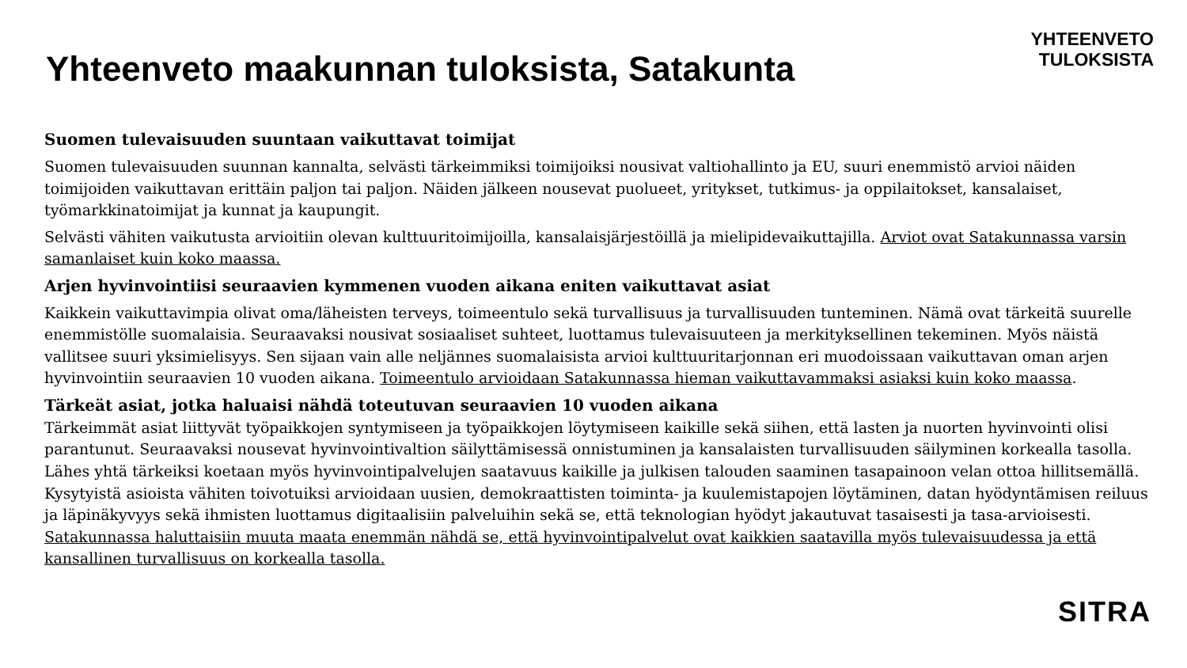Yhteenveto maakunnan tuloksista, Satakunta
YHTEENVETO
TULOKSISTA
Suomen tulevaisuuden suuntaan vaikuttavat toimijat
Suomen tulevaisuuden suunnan kannalta, selvästi tärkeimmiksi toimijoiksi nousivat valtiohallinto ja EU, suuri enemmistö arvioi näiden toimijoiden vaikuttavan erittäin paljon tai paljon. Näiden jälkeen nousevat puolueet, yritykset, tutkimus- ja oppilaitokset, kansalaiset, työmarkkinatoimijat ja kunnat ja kaupungit.
Selvästi vähiten vaikutusta arvioitiin olevan kulttuuritoimijoilla, kansalaisjärjestöillä ja mielipidevaikuttajilla. Arviot ovat Satakunnassa varsin samanlaiset kuin koko maassa.
Arjen hyvinvointiisi seuraavien kymmenen vuoden aikana eniten vaikuttavat asiat
Kaikkein vaikuttavimpia olivat oma/läheisten terveys, toimeentulo sekä turvallisuus ja turvallisuuden tunteminen. Nämä ovat tärkeitä suurelle enemmistölle suomalaisia. Seuraavaksi nousivat sosiaaliset suhteet, luottamus tulevaisuuteen ja merkityksellinen tekeminen. Myös näistä vallitsee suuri yksimielisyys. Sen sijaan vain alle neljännes suomalaisista arvioi kulttuuritarjonnan eri muodoissaan vaikuttavan oman arjen hyvinvointiin seuraavien 10 vuoden aikana. Toimeentulo arvioidaan Satakunnassa hieman vaikuttavammaksi asiaksi kuin koko maassa.
Tärkeät asiat, jotka haluaisi nähdä toteutuvan seuraavien 10 vuoden aikana
Tärkeimmät asiat liittyvät työpaikkojen syntymiseen ja työpaikkojen löytymiseen kaikille sekä siihen, että lasten ja nuorten hyvinvointi olisi parantunut. Seuraavaksi nousevat hyvinvointivaltion säilyttämisessä onnistuminen ja kansalaisten turvallisuuden säilyminen korkealla tasolla. Lähes yhtä tärkeiksi koetaan myös hyvinvointipalvelujen saatavuus kaikille ja julkisen talouden saaminen tasapainoon velan ottoa hillitsemällä. Kysytyistä asioista vähiten toivotuiksi arvioidaan uusien, demokraattisten toiminta- ja kuulemistapojen löytäminen, datan hyödyntämisen reiluus ja läpinäkyvyys sekä ihmisten luottamus digitaalisiin palveluihin sekä se, että teknologian hyödyt jakautuvat tasaisesti ja tasa-arvioisesti. Satakunnassa haluttaisiin muuta maata enemmän nähdä se, että hyvinvointipalvelut ovat kaikkien saatavilla myös tulevaisuudessa ja että kansallinen turvallisuus on korkealla tasolla.
SITRA